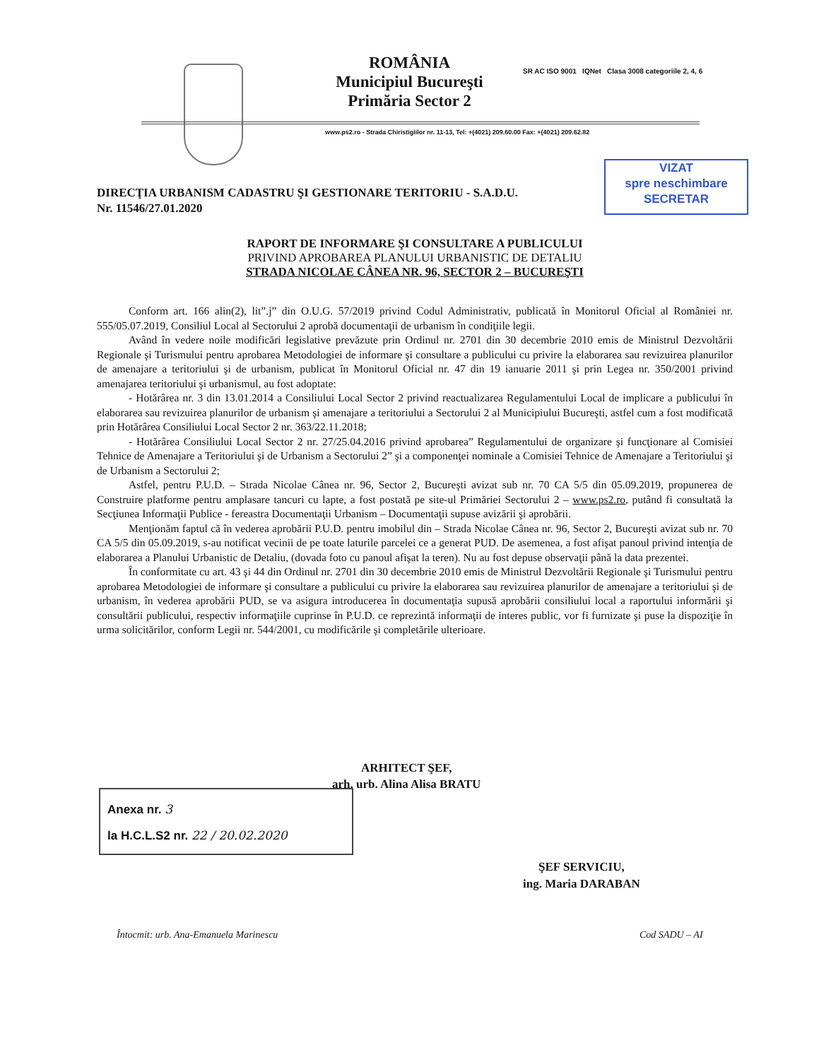ROMÂNIA
Municipiul Bucureşti
Primăria Sector 2
SR AC ISO 9001 IQNet Clasa 3008 categoriile 2, 4, 6
www.ps2.ro - Strada Chiristigiilor nr. 11-13, Tel: +(4021) 209.60.00 Fax: +(4021) 209.62.82
VIZAT
spre neschimbare
SECRETAR
DIRECŢIA URBANISM CADASTRU ŞI GESTIONARE TERITORIU - S.A.D.U.
Nr. 11546/27.01.2020
RAPORT DE INFORMARE ŞI CONSULTARE A PUBLICULUI
PRIVIND APROBAREA PLANULUI URBANISTIC DE DETALIU
STRADA NICOLAE CÂNEA NR. 96, SECTOR 2 – BUCUREŞTI
Conform art. 166 alin(2), lit”.j” din O.U.G. 57/2019 privind Codul Administrativ, publicată în Monitorul Oficial al României nr. 555/05.07.2019, Consiliul Local al Sectorului 2 aprobă documentaţii de urbanism în condiţiile legii.
Având în vedere noile modificări legislative prevăzute prin Ordinul nr. 2701 din 30 decembrie 2010 emis de Ministrul Dezvoltării Regionale şi Turismului pentru aprobarea Metodologiei de informare şi consultare a publicului cu privire la elaborarea sau revizuirea planurilor de amenajare a teritoriului şi de urbanism, publicat în Monitorul Oficial nr. 47 din 19 ianuarie 2011 şi prin Legea nr. 350/2001 privind amenajarea teritoriului şi urbanismul, au fost adoptate:
- Hotărârea nr. 3 din 13.01.2014 a Consiliului Local Sector 2 privind reactualizarea Regulamentului Local de implicare a publicului în elaborarea sau revizuirea planurilor de urbanism şi amenajare a teritoriului a Sectorului 2 al Municipiului Bucureşti, astfel cum a fost modificată prin Hotărârea Consiliului Local Sector 2 nr. 363/22.11.2018;
- Hotărârea Consiliului Local Sector 2 nr. 27/25.04.2016 privind aprobarea” Regulamentului de organizare şi funcţionare al Comisiei Tehnice de Amenajare a Teritoriului şi de Urbanism a Sectorului 2” şi a componenţei nominale a Comisiei Tehnice de Amenajare a Teritoriului şi de Urbanism a Sectorului 2;
Astfel, pentru P.U.D. – Strada Nicolae Cânea nr. 96, Sector 2, Bucureşti avizat sub nr. 70 CA 5/5 din 05.09.2019, propunerea de Construire platforme pentru amplasare tancuri cu lapte, a fost postată pe site-ul Primăriei Sectorului 2 – www.ps2.ro, putând fi consultată la Secţiunea Informaţii Publice - fereastra Documentaţii Urbanism – Documentaţii supuse avizării şi aprobării.
Menţionăm faptul că în vederea aprobării P.U.D. pentru imobilul din – Strada Nicolae Cânea nr. 96, Sector 2, Bucureşti avizat sub nr. 70 CA 5/5 din 05.09.2019, s-au notificat vecinii de pe toate laturile parcelei ce a generat PUD. De asemenea, a fost afişat panoul privind intenţia de elaborarea a Planului Urbanistic de Detaliu, (dovada foto cu panoul afişat la teren). Nu au fost depuse observaţii până la data prezentei.
În conformitate cu art. 43 şi 44 din Ordinul nr. 2701 din 30 decembrie 2010 emis de Ministrul Dezvoltării Regionale şi Turismului pentru aprobarea Metodologiei de informare şi consultare a publicului cu privire la elaborarea sau revizuirea planurilor de amenajare a teritoriului şi de urbanism, în vederea aprobării PUD, se va asigura introducerea în documentaţia supusă aprobării consiliului local a raportului informării şi consultării publicului, respectiv informaţiile cuprinse în P.U.D. ce reprezintă informaţii de interes public, vor fi furnizate şi puse la dispoziţie în urma solicitărilor, conform Legii nr. 544/2001, cu modificările şi completările ulterioare.
ARHITECT ŞEF,
arh. urb. Alina Alisa BRATU
Anexa nr. 3
la H.C.L.S2 nr. 22 / 20.02.2020
ŞEF SERVICIU,
ing. Maria DARABAN
Întocmit: urb. Ana-Emanuela Marinescu
Cod SADU – AI